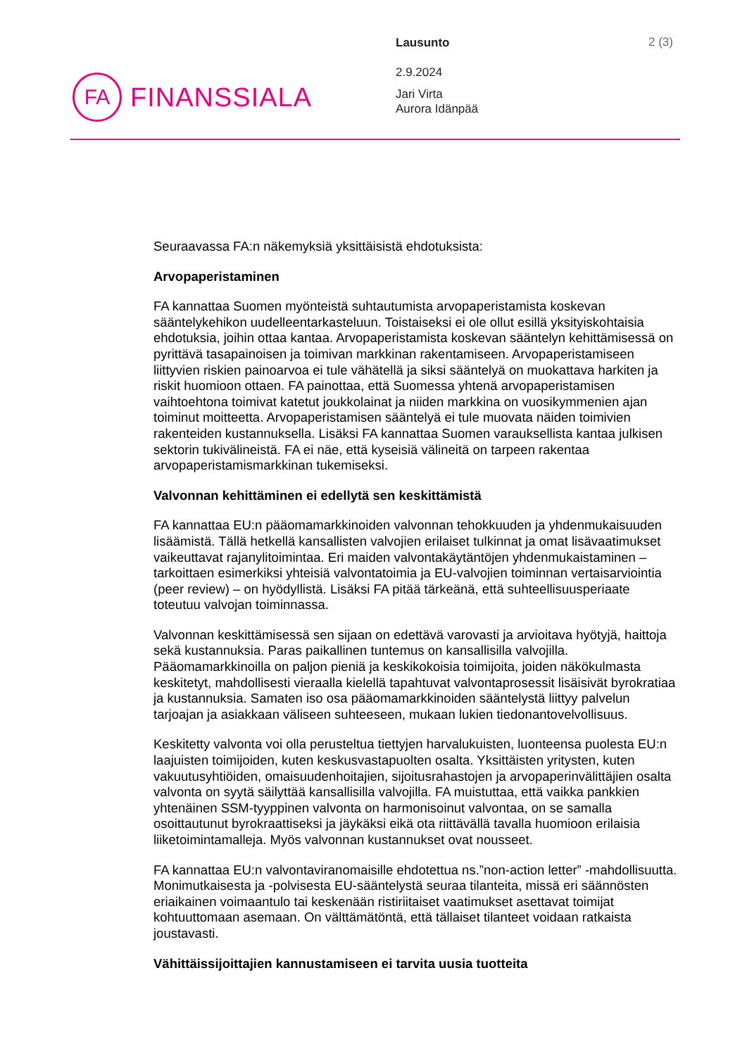FA
FINANSSIALA
Lausunto
2.9.2024
Jari Virta
Aurora Idänpää
2 (3)
Seuraavassa FA:n näkemyksiä yksittäisistä ehdotuksista:
Arvopaperistaminen
FA kannattaa Suomen myönteistä suhtautumista arvopaperistamista koskevan sääntelykehikon uudelleentarkasteluun. Toistaiseksi ei ole ollut esillä yksityiskohtaisia ehdotuksia, joihin ottaa kantaa. Arvopaperistamista koskevan sääntelyn kehittämisessä on pyrittävä tasapainoisen ja toimivan markkinan rakentamiseen. Arvopaperistamiseen liittyvien riskien painoarvoa ei tule vähätellä ja siksi sääntelyä on muokattava harkiten ja riskit huomioon ottaen. FA painottaa, että Suomessa yhtenä arvopaperistamisen vaihtoehtona toimivat katetut joukkolainat ja niiden markkina on vuosikymmenien ajan toiminut moitteetta. Arvopaperistamisen sääntelyä ei tule muovata näiden toimivien rakenteiden kustannuksella. Lisäksi FA kannattaa Suomen varauksellista kantaa julkisen sektorin tukivälineistä. FA ei näe, että kyseisiä välineitä on tarpeen rakentaa arvopaperistamismarkkinan tukemiseksi.
Valvonnan kehittäminen ei edellytä sen keskittämistä
FA kannattaa EU:n pääomamarkkinoiden valvonnan tehokkuuden ja yhdenmukaisuuden lisäämistä. Tällä hetkellä kansallisten valvojien erilaiset tulkinnat ja omat lisävaatimukset vaikeuttavat rajanylitoimintaa. Eri maiden valvontakäytäntöjen yhdenmukaistaminen – tarkoittaen esimerkiksi yhteisiä valvontatoimia ja EU-valvojien toiminnan vertaisarviointia (peer review) – on hyödyllistä. Lisäksi FA pitää tärkeänä, että suhteellisuusperiaate toteutuu valvojan toiminnassa.
Valvonnan keskittämisessä sen sijaan on edettävä varovasti ja arvioitava hyötyjä, haittoja sekä kustannuksia. Paras paikallinen tuntemus on kansallisilla valvojilla. Pääomamarkkinoilla on paljon pieniä ja keskikokoisia toimijoita, joiden näkökulmasta keskitetyt, mahdollisesti vieraalla kielellä tapahtuvat valvontaprosessit lisäisivät byrokratiaa ja kustannuksia. Samaten iso osa pääomamarkkinoiden sääntelystä liittyy palvelun tarjoajan ja asiakkaan väliseen suhteeseen, mukaan lukien tiedonantovelvollisuus.
Keskitetty valvonta voi olla perusteltua tiettyjen harvalukuisten, luonteensa puolesta EU:n laajuisten toimijoiden, kuten keskusvastapuolten osalta. Yksittäisten yritysten, kuten vakuutusyhtiöiden, omaisuudenhoitajien, sijoitusrahastojen ja arvopaperinvälittäjien osalta valvonta on syytä säilyttää kansallisilla valvojilla. FA muistuttaa, että vaikka pankkien yhtenäinen SSM-tyyppinen valvonta on harmonisoinut valvontaa, on se samalla osoittautunut byrokraattiseksi ja jäykäksi eikä ota riittävällä tavalla huomioon erilaisia liiketoimintamalleja. Myös valvonnan kustannukset ovat nousseet.
FA kannattaa EU:n valvontaviranomaisille ehdotettua ns.”non-action letter” -mahdollisuutta. Monimutkaisesta ja -polvisesta EU-sääntelystä seuraa tilanteita, missä eri säännösten eriaikainen voimaantulo tai keskenään ristiriitaiset vaatimukset asettavat toimijat kohtuuttomaan asemaan. On välttämätöntä, että tällaiset tilanteet voidaan ratkaista joustavasti.
Vähittäissijoittajien kannustamiseen ei tarvita uusia tuotteita